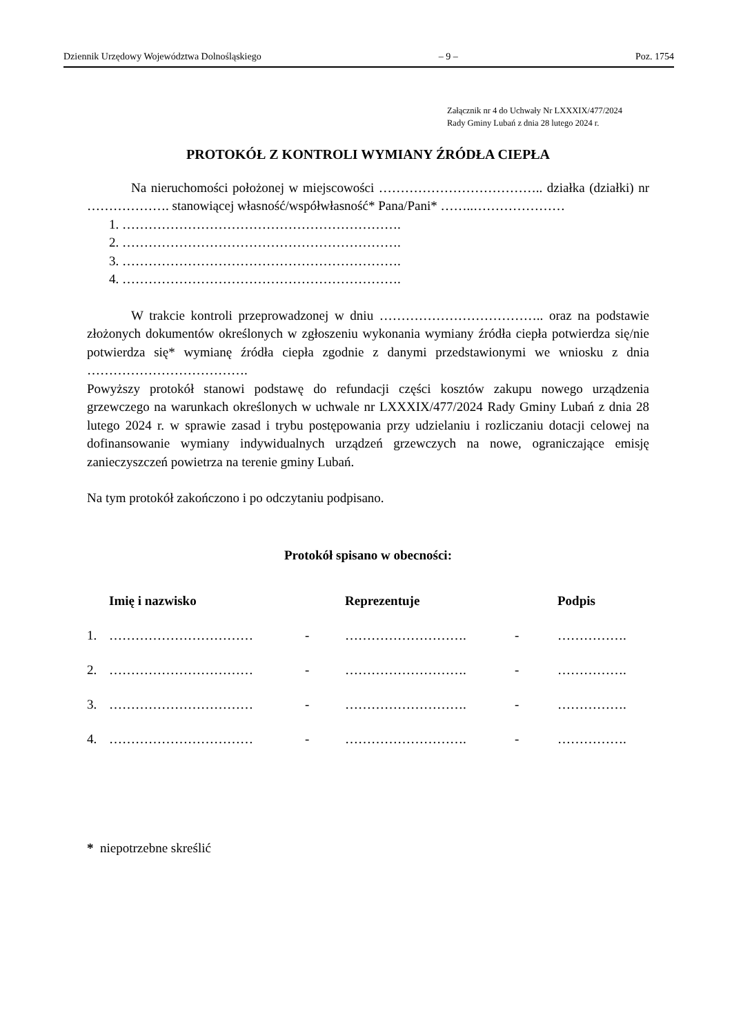Dziennik Urzędowy Województwa Dolnośląskiego – 9 – Poz. 1754
Załącznik nr 4 do Uchwały Nr LXXXIX/477/2024
Rady Gminy Lubań z dnia 28 lutego 2024 r.
PROTOKÓŁ Z KONTROLI WYMIANY ŹRÓDŁA CIEPŁA
Na nieruchomości położonej w miejscowości ……………………………….. działka (działki) nr ………………. stanowiącej własność/współwłasność* Pana/Pani* ……..…………………
1. ……………………………………………………….
2. ……………………………………………………….
3. ……………………………………………………….
4. ……………………………………………………….
W trakcie kontroli przeprowadzonej w dniu ……………………………….. oraz na podstawie złożonych dokumentów określonych w zgłoszeniu wykonania wymiany źródła ciepła potwierdza się/nie potwierdza się* wymianę źródła ciepła zgodnie z danymi przedstawionymi we wniosku z dnia ……………………………….
Powyższy protokół stanowi podstawę do refundacji części kosztów zakupu nowego urządzenia grzewczego na warunkach określonych w uchwale nr LXXXIX/477/2024 Rady Gminy Lubań z dnia 28 lutego 2024 r. w sprawie zasad i trybu postępowania przy udzielaniu i rozliczaniu dotacji celowej na dofinansowanie wymiany indywidualnych urządzeń grzewczych na nowe, ograniczające emisję zanieczyszczeń powietrza na terenie gminy Lubań.
Na tym protokół zakończono i po odczytaniu podpisano.
Protokół spisano w obecności:
| | Imię i nazwisko | | Reprezentuje | | Podpis |
| --- | --- | --- | --- | --- | --- |
| 1. | …………………………… | - | ………………………. | - | ……………. |
| 2. | …………………………… | - | ………………………. | - | ……………. |
| 3. | …………………………… | - | ………………………. | - | ……………. |
| 4. | …………………………… | - | ………………………. | - | ……………. |
* niepotrzebne skreślić